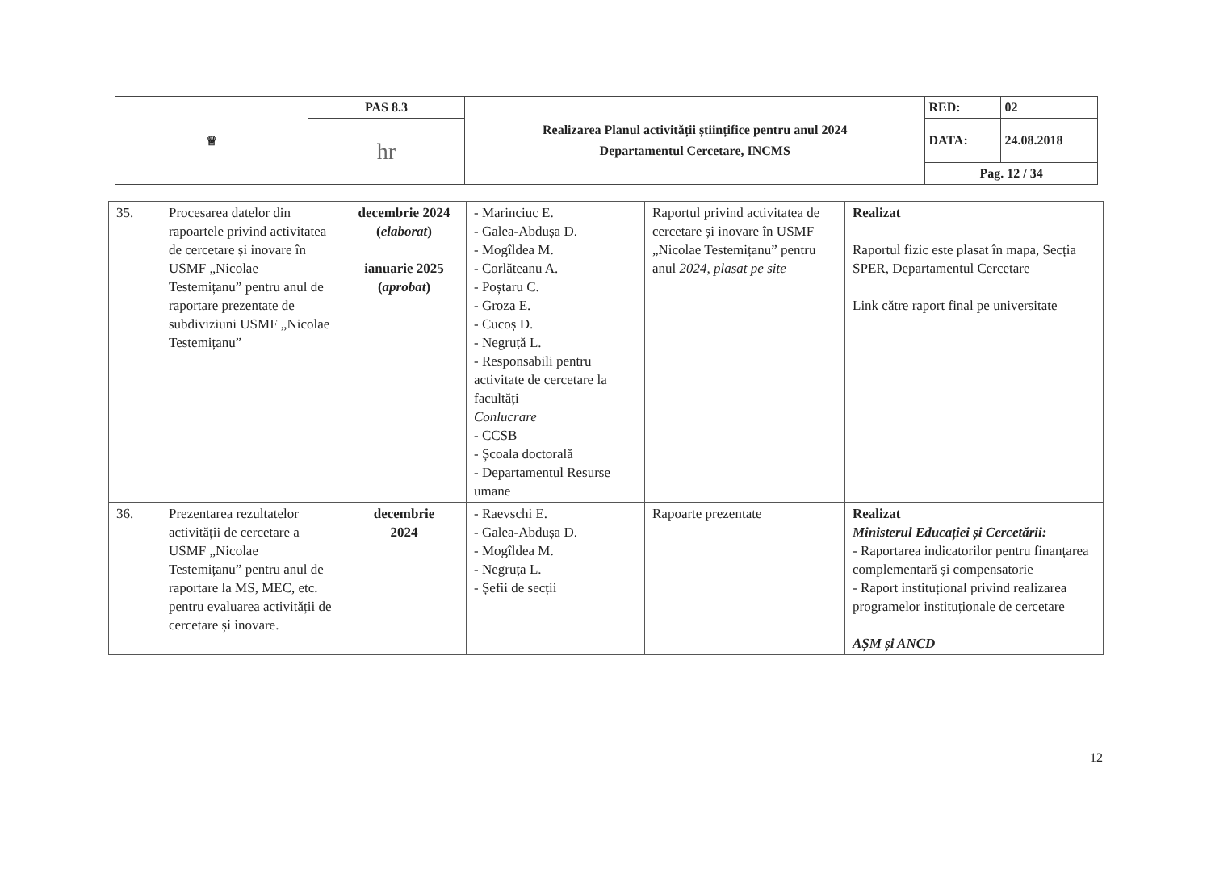| ♕ | PAS 8.3 | Realizarea Planul activității științifice pentru anul 2024 Departamentul Cercetare, INCMS | RED: | 02 |
| | hr | | DATA: | 24.08.2018 |
| | | | Pag. 12 / 34 | |
| 35. | Procesarea datelor din rapoartele privind activitatea de cercetare și inovare în USMF „Nicolae Testemițanu” pentru anul de raportare prezentate de subdiviziuni USMF „Nicolae Testemițanu” | decembrie 2024 ( elaborat ) ianuarie 2025 ( aprobat ) | - Marinciuc E. - Galea-Abdușa D. - Mogîldea M. - Corlăteanu A. - Poștaru C. - Groza E. - Cucoș D. - Negruță L. - Responsabili pentru activitate de cercetare la facultăți Conlucrare - CCSB - Școala doctorală - Departamentul Resurse umane | Raportul privind activitatea de cercetare și inovare în USMF „Nicolae Testemițanu” pentru anul 2024, plasat pe site | Realizat Raportul fizic este plasat în mapa, Secția SPER, Departamentul Cercetare Link către raport final pe universitate |
| 36. | Prezentarea rezultatelor activității de cercetare a USMF „Nicolae Testemițanu” pentru anul de raportare la MS, MEC, etc. pentru evaluarea activității de cercetare și inovare. | decembrie 2024 | - Raevschi E. - Galea-Abdușa D. - Mogîldea M. - Negruța L. - Șefii de secții | Rapoarte prezentate | Realizat Ministerul Educației și Cercetării: - Raportarea indicatorilor pentru finanțarea complementară și compensatorie - Raport instituțional privind realizarea programelor instituționale de cercetare AȘM și ANCD |
12